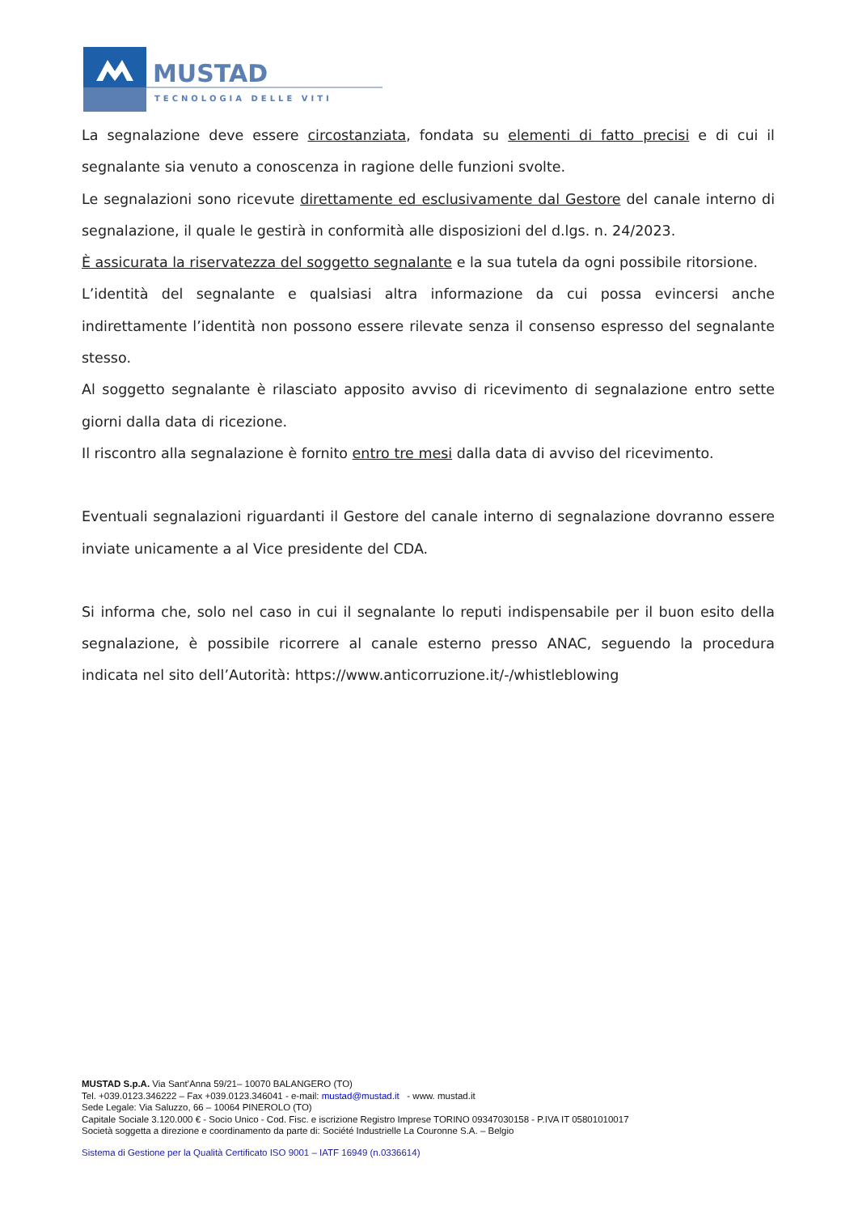MUSTAD
TECNOLOGIA DELLE VITI
La segnalazione deve essere circostanziata, fondata su elementi di fatto precisi e di cui il segnalante sia venuto a conoscenza in ragione delle funzioni svolte.
Le segnalazioni sono ricevute direttamente ed esclusivamente dal Gestore del canale interno di segnalazione, il quale le gestirà in conformità alle disposizioni del d.lgs. n. 24/2023.
È assicurata la riservatezza del soggetto segnalante e la sua tutela da ogni possibile ritorsione.
L’identità del segnalante e qualsiasi altra informazione da cui possa evincersi anche indirettamente l’identità non possono essere rilevate senza il consenso espresso del segnalante stesso.
Al soggetto segnalante è rilasciato apposito avviso di ricevimento di segnalazione entro sette giorni dalla data di ricezione.
Il riscontro alla segnalazione è fornito entro tre mesi dalla data di avviso del ricevimento.
Eventuali segnalazioni riguardanti il Gestore del canale interno di segnalazione dovranno essere inviate unicamente a al Vice presidente del CDA.
Si informa che, solo nel caso in cui il segnalante lo reputi indispensabile per il buon esito della segnalazione, è possibile ricorrere al canale esterno presso ANAC, seguendo la procedura indicata nel sito dell’Autorità: https://www.anticorruzione.it/-/whistleblowing
MUSTAD S.p.A. Via Sant’Anna 59/21– 10070 BALANGERO (TO)
Tel. +039.0123.346222 – Fax +039.0123.346041 - e-mail: mustad@mustad.it - www. mustad.it
Sede Legale: Via Saluzzo, 66 – 10064 PINEROLO (TO)
Capitale Sociale 3.120.000 € - Socio Unico - Cod. Fisc. e iscrizione Registro Imprese TORINO 09347030158 - P.IVA IT 05801010017
Società soggetta a direzione e coordinamento da parte di: Société Industrielle La Couronne S.A. – Belgio
Sistema di Gestione per la Qualità Certificato ISO 9001 – IATF 16949 (n.0336614)